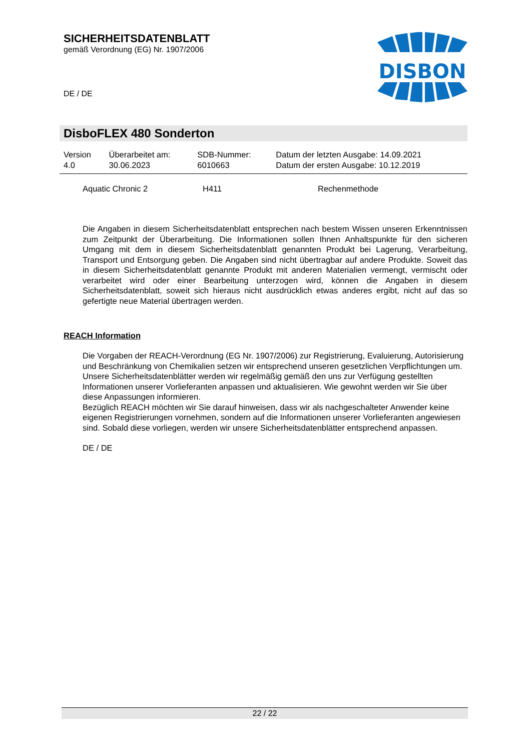SICHERHEITSDATENBLATT
gemäß Verordnung (EG) Nr. 1907/2006
DE / DE
DISBON
DisboFLEX 480 Sonderton
| Version 4.0 | Überarbeitet am: 30.06.2023 | SDB-Nummer: 6010663 | Datum der letzten Ausgabe: 14.09.2021 Datum der ersten Ausgabe: 10.12.2019 |
Aquatic Chronic 2 H411 Rechenmethode
Die Angaben in diesem Sicherheitsdatenblatt entsprechen nach bestem Wissen unseren Erkenntnissen zum Zeitpunkt der Überarbeitung. Die Informationen sollen Ihnen Anhaltspunkte für den sicheren Umgang mit dem in diesem Sicherheitsdatenblatt genannten Produkt bei Lagerung, Verarbeitung, Transport und Entsorgung geben. Die Angaben sind nicht übertragbar auf andere Produkte. Soweit das in diesem Sicherheitsdatenblatt genannte Produkt mit anderen Materialien vermengt, vermischt oder verarbeitet wird oder einer Bearbeitung unterzogen wird, können die Angaben in diesem Sicherheitsdatenblatt, soweit sich hieraus nicht ausdrücklich etwas anderes ergibt, nicht auf das so gefertigte neue Material übertragen werden.
REACH Information
Die Vorgaben der REACH-Verordnung (EG Nr. 1907/2006) zur Registrierung, Evaluierung, Autorisierung und Beschränkung von Chemikalien setzen wir entsprechend unseren gesetzlichen Verpflichtungen um. Unsere Sicherheitsdatenblätter werden wir regelmäßig gemäß den uns zur Verfügung gestellten Informationen unserer Vorlieferanten anpassen und aktualisieren. Wie gewohnt werden wir Sie über diese Anpassungen informieren.
Bezüglich REACH möchten wir Sie darauf hinweisen, dass wir als nachgeschalteter Anwender keine eigenen Registrierungen vornehmen, sondern auf die Informationen unserer Vorlieferanten angewiesen sind. Sobald diese vorliegen, werden wir unsere Sicherheitsdatenblätter entsprechend anpassen.
DE / DE
22 / 22